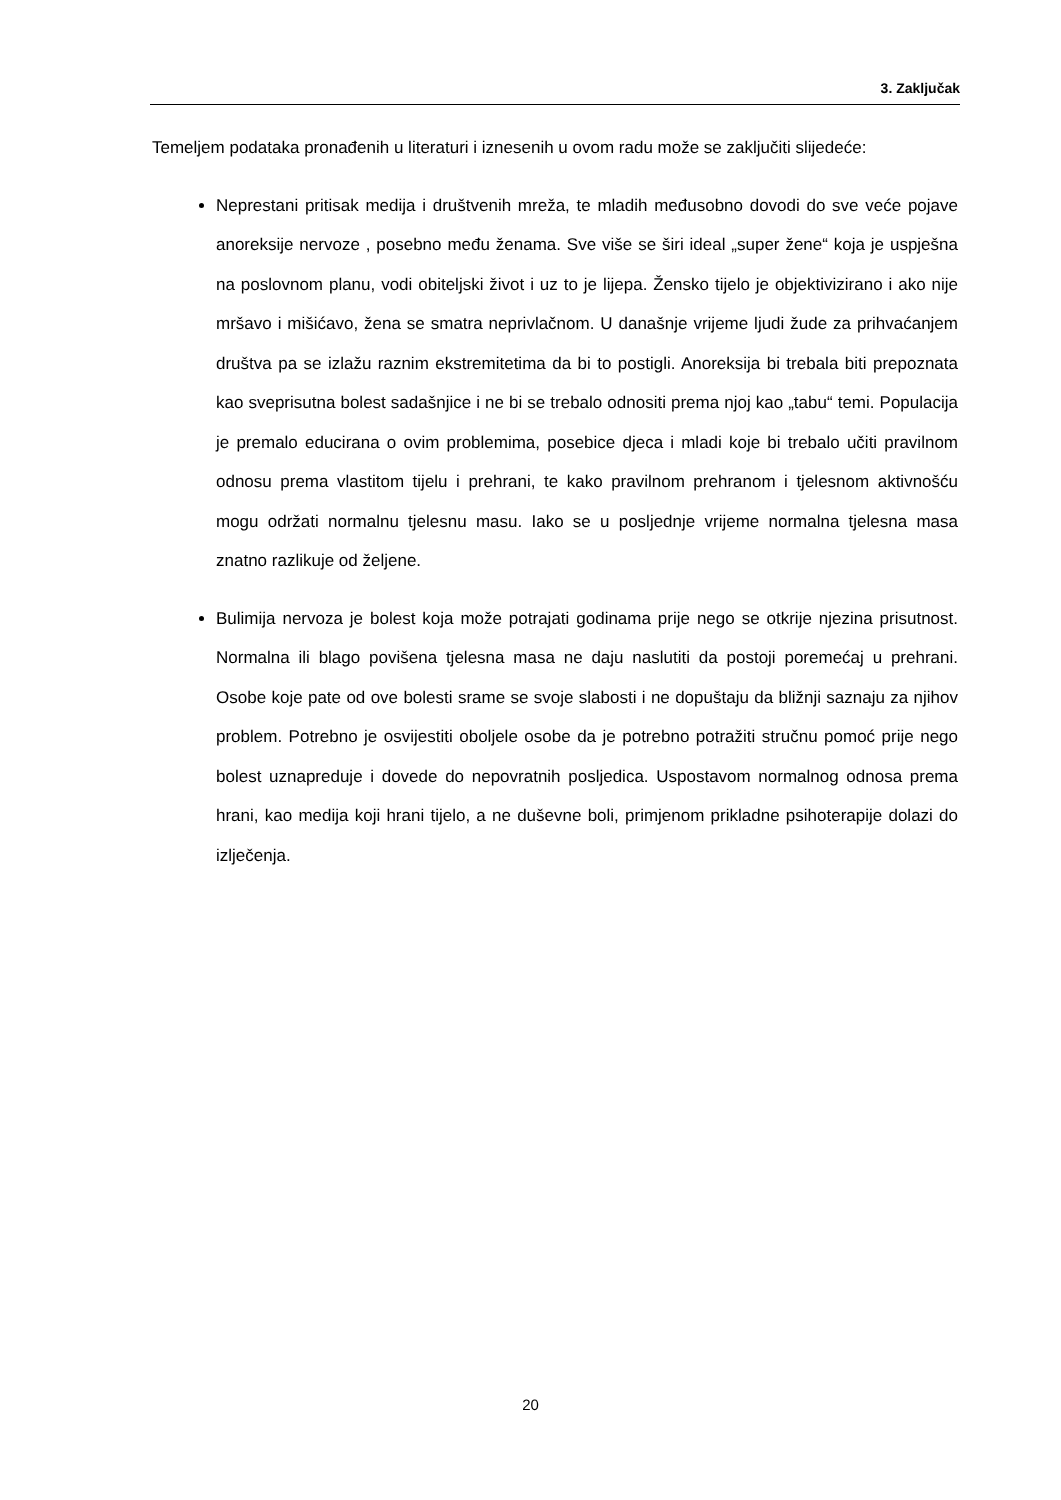3. Zaključak
Temeljem podataka pronađenih u literaturi i iznesenih u ovom radu može se zaključiti slijedeće:
Neprestani pritisak medija i društvenih mreža, te mladih međusobno dovodi do sve veće pojave anoreksije nervoze , posebno među ženama. Sve više se širi ideal „super žene“ koja je uspješna na poslovnom planu, vodi obiteljski život i uz to je lijepa. Žensko tijelo je objektivizirano i ako nije mršavo i mišićavo, žena se smatra neprivlačnom. U današnje vrijeme ljudi žude za prihvaćanjem društva pa se izlažu raznim ekstremitetima da bi to postigli. Anoreksija bi trebala biti prepoznata kao sveprisutna bolest sadašnjice i ne bi se trebalo odnositi prema njoj kao „tabu“ temi. Populacija je premalo educirana o ovim problemima, posebice djeca i mladi koje bi trebalo učiti pravilnom odnosu prema vlastitom tijelu i prehrani, te kako pravilnom prehranom i tjelesnom aktivnošću mogu održati normalnu tjelesnu masu. Iako se u posljednje vrijeme normalna tjelesna masa znatno razlikuje od željene.
Bulimija nervoza je bolest koja može potrajati godinama prije nego se otkrije njezina prisutnost. Normalna ili blago povišena tjelesna masa ne daju naslutiti da postoji poremećaj u prehrani. Osobe koje pate od ove bolesti srame se svoje slabosti i ne dopuštaju da bližnji saznaju za njihov problem. Potrebno je osvijestiti oboljele osobe da je potrebno potražiti stručnu pomoć prije nego bolest uznapreduje i dovede do nepovratnih posljedica. Uspostavom normalnog odnosa prema hrani, kao medija koji hrani tijelo, a ne duševne boli, primjenom prikladne psihoterapije dolazi do izlječenja.
20